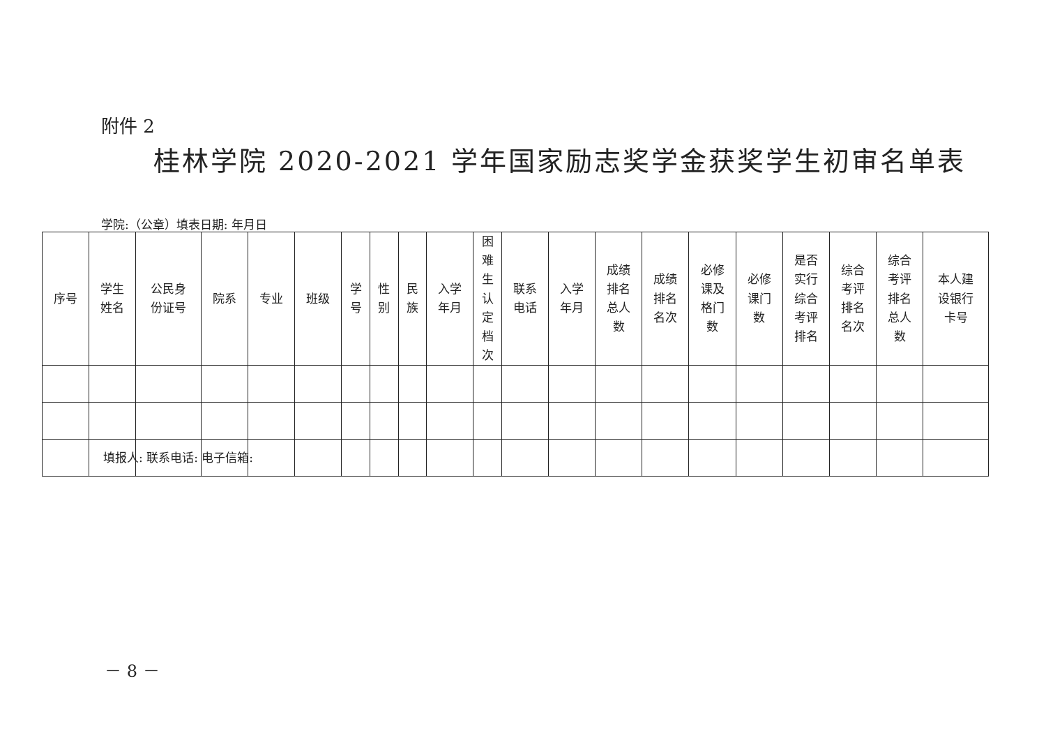附件 2
桂林学院 2020-2021 学年国家励志奖学金获奖学生初审名单表
学院:（公章）填表日期: 年月日
| 序号 | 学生 姓名 | 公民身 份证号 | 院系 | 专业 | 班级 | 学 号 | 性 别 | 民 族 | 入学 年月 | 困 难 生 认 定 档 次 | 联系 电话 | 入学 年月 | 成绩 排名 总人 数 | 成绩 排名 名次 | 必修 课及 格门 数 | 必修 课门 数 | 是否 实行 综合 考评 排名 | 综合 考评 排名 名次 | 综合 考评 排名 总人 数 | 本人建 设银行 卡号 |
| --- | --- | --- | --- | --- | --- | --- | --- | --- | --- | --- | --- | --- | --- | --- | --- | --- | --- | --- | --- | --- |
填报人: 联系电话: 电子信箱:
－ 8 －